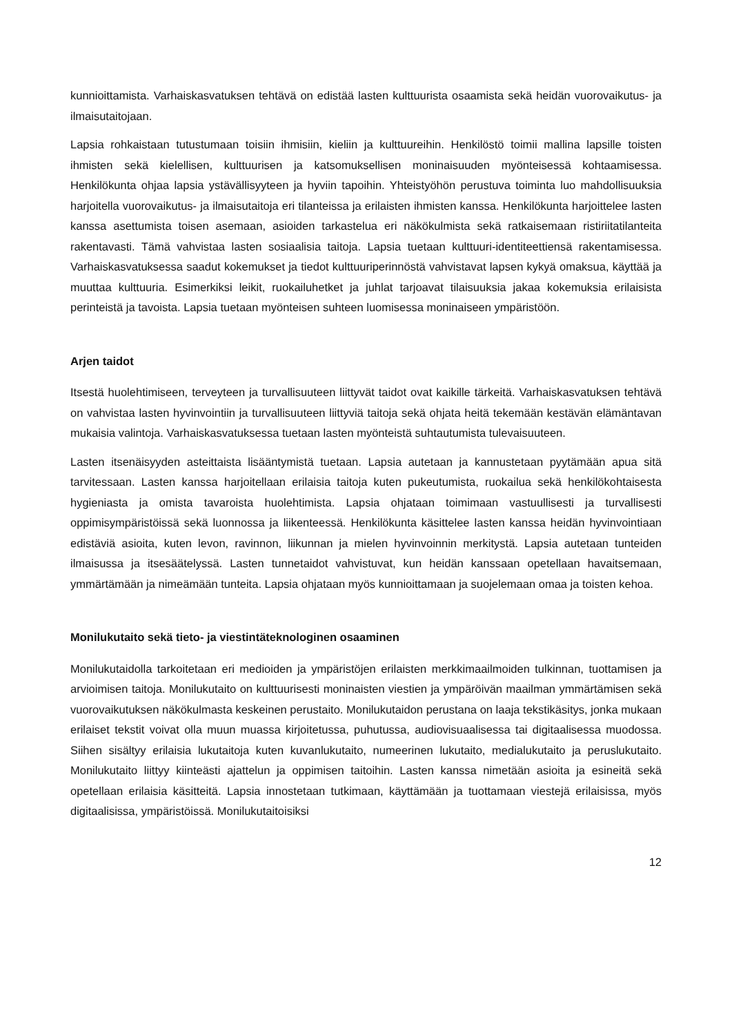kunnioittamista. Varhaiskasvatuksen tehtävä on edistää lasten kulttuurista osaamista sekä heidän vuorovaikutus- ja ilmaisutaitojaan.
Lapsia rohkaistaan tutustumaan toisiin ihmisiin, kieliin ja kulttuureihin. Henkilöstö toimii mallina lapsille toisten ihmisten sekä kielellisen, kulttuurisen ja katsomuksellisen moninaisuuden myönteisessä kohtaamisessa. Henkilökunta ohjaa lapsia ystävällisyyteen ja hyviin tapoihin. Yhteistyöhön perustuva toiminta luo mahdollisuuksia harjoitella vuorovaikutus- ja ilmaisutaitoja eri tilanteissa ja erilaisten ihmisten kanssa. Henkilökunta harjoittelee lasten kanssa asettumista toisen asemaan, asioiden tarkastelua eri näkökulmista sekä ratkaisemaan ristiriitatilanteita rakentavasti. Tämä vahvistaa lasten sosiaalisia taitoja. Lapsia tuetaan kulttuuri-identiteettiensä rakentamisessa. Varhaiskasvatuksessa saadut kokemukset ja tiedot kulttuuriperinnöstä vahvistavat lapsen kykyä omaksua, käyttää ja muuttaa kulttuuria. Esimerkiksi leikit, ruokailuhetket ja juhlat tarjoavat tilaisuuksia jakaa kokemuksia erilaisista perinteistä ja tavoista. Lapsia tuetaan myönteisen suhteen luomisessa moninaiseen ympäristöön.
Arjen taidot
Itsestä huolehtimiseen, terveyteen ja turvallisuuteen liittyvät taidot ovat kaikille tärkeitä. Varhaiskasvatuksen tehtävä on vahvistaa lasten hyvinvointiin ja turvallisuuteen liittyviä taitoja sekä ohjata heitä tekemään kestävän elämäntavan mukaisia valintoja. Varhaiskasvatuksessa tuetaan lasten myönteistä suhtautumista tulevaisuuteen.
Lasten itsenäisyyden asteittaista lisääntymistä tuetaan. Lapsia autetaan ja kannustetaan pyytämään apua sitä tarvitessaan. Lasten kanssa harjoitellaan erilaisia taitoja kuten pukeutumista, ruokailua sekä henkilökohtaisesta hygieniasta ja omista tavaroista huolehtimista. Lapsia ohjataan toimimaan vastuullisesti ja turvallisesti oppimisympäristöissä sekä luonnossa ja liikenteessä. Henkilökunta käsittelee lasten kanssa heidän hyvinvointiaan edistäviä asioita, kuten levon, ravinnon, liikunnan ja mielen hyvinvoinnin merkitystä. Lapsia autetaan tunteiden ilmaisussa ja itsesäätelyssä. Lasten tunnetaidot vahvistuvat, kun heidän kanssaan opetellaan havaitsemaan, ymmärtämään ja nimeämään tunteita. Lapsia ohjataan myös kunnioittamaan ja suojelemaan omaa ja toisten kehoa.
Monilukutaito sekä tieto- ja viestintäteknologinen osaaminen
Monilukutaidolla tarkoitetaan eri medioiden ja ympäristöjen erilaisten merkkimaailmoiden tulkinnan, tuottamisen ja arvioimisen taitoja. Monilukutaito on kulttuurisesti moninaisten viestien ja ympäröivän maailman ymmärtämisen sekä vuorovaikutuksen näkökulmasta keskeinen perustaito. Monilukutaidon perustana on laaja tekstikäsitys, jonka mukaan erilaiset tekstit voivat olla muun muassa kirjoitetussa, puhutussa, audiovisuaalisessa tai digitaalisessa muodossa. Siihen sisältyy erilaisia lukutaitoja kuten kuvanlukutaito, numeerinen lukutaito, medialukutaito ja peruslukutaito. Monilukutaito liittyy kiinteästi ajattelun ja oppimisen taitoihin. Lasten kanssa nimetään asioita ja esineitä sekä opetellaan erilaisia käsitteitä. Lapsia innostetaan tutkimaan, käyttämään ja tuottamaan viestejä erilaisissa, myös digitaalisissa, ympäristöissä. Monilukutaitoisiksi
12